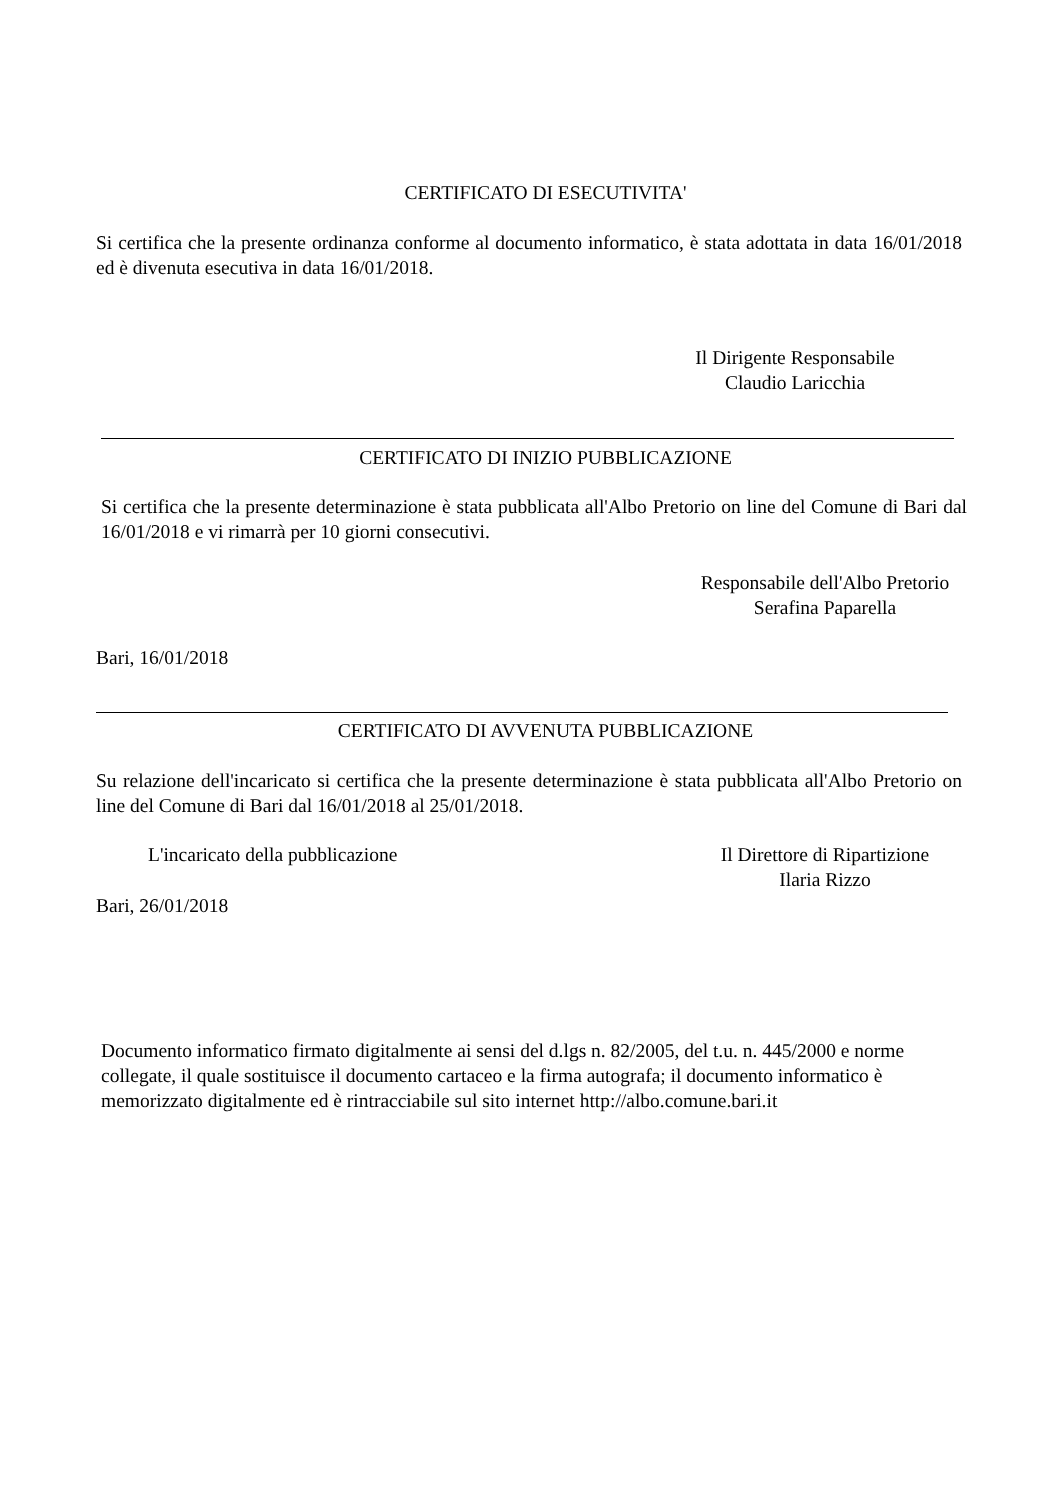CERTIFICATO DI ESECUTIVITA'
Si certifica che la presente ordinanza conforme al documento informatico, è stata adottata in data 16/01/2018 ed è divenuta esecutiva in data 16/01/2018.
Il Dirigente Responsabile
Claudio Laricchia
CERTIFICATO DI INIZIO PUBBLICAZIONE
Si certifica che la presente determinazione è stata pubblicata all'Albo Pretorio on line del Comune di Bari dal 16/01/2018 e vi rimarrà per 10 giorni consecutivi.
Responsabile dell'Albo Pretorio
Serafina Paparella
Bari, 16/01/2018
CERTIFICATO DI AVVENUTA PUBBLICAZIONE
Su relazione dell'incaricato si certifica che la presente determinazione è stata pubblicata all'Albo Pretorio on line del Comune di Bari dal 16/01/2018 al 25/01/2018.
L'incaricato della pubblicazione
Il Direttore di Ripartizione
Ilaria Rizzo
Bari, 26/01/2018
Documento informatico firmato digitalmente ai sensi del d.lgs n. 82/2005, del t.u. n. 445/2000 e norme collegate, il quale sostituisce il documento cartaceo e la firma autografa; il documento informatico è memorizzato digitalmente ed è rintracciabile sul sito internet http://albo.comune.bari.it